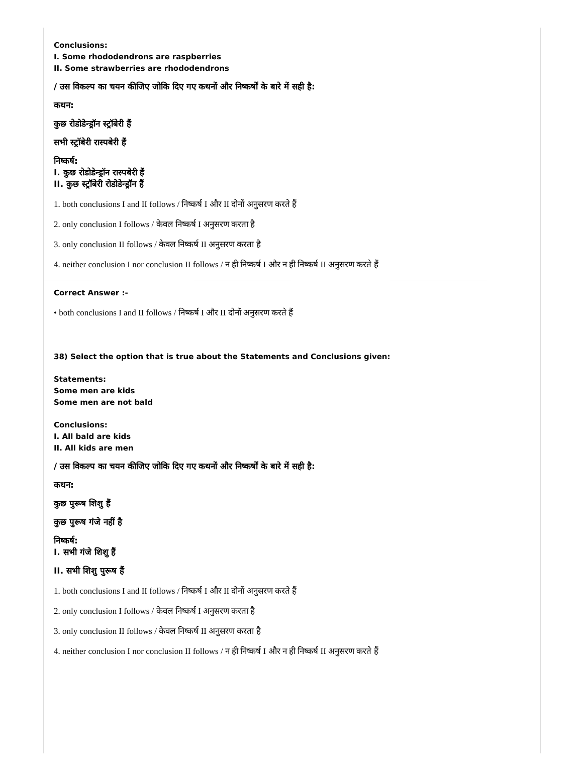Conclusions:
I. Some rhododendrons are raspberries
II. Some strawberries are rhododendrons
/ उस विकल्प का चयन कीजिए जोकि दिए गए कथनों और निष्कर्षों के बारे में सही है:
कथन:
कुछ रोडोडेन्ड्रॉन स्ट्रॉबेरी हैं
सभी स्ट्रॉबेरी रास्पबेरी हैं
निष्कर्ष:
I. कुछ रोडोडेन्ड्रॉन रास्पबेरी हैं
II. कुछ स्ट्रॉबेरी रोडोडेन्ड्रॉन हैं
1. both conclusions I and II follows / निष्कर्ष I और II दोनों अनुसरण करते हैं
2. only conclusion I follows / केवल निष्कर्ष I अनुसरण करता है
3. only conclusion II follows / केवल निष्कर्ष II अनुसरण करता है
4. neither conclusion I nor conclusion II follows / न ही निष्कर्ष I और न ही निष्कर्ष II अनुसरण करते हैं
Correct Answer :-
• both conclusions I and II follows / निष्कर्ष I और II दोनों अनुसरण करते हैं
38) Select the option that is true about the Statements and Conclusions given:
Statements:
Some men are kids
Some men are not bald
Conclusions:
I. All bald are kids
II. All kids are men
/ उस विकल्प का चयन कीजिए जोकि दिए गए कथनों और निष्कर्षों के बारे में सही है:
कथन:
कुछ पुरूष शिशु हैं
कुछ पुरूष गंजे नहीं है
निष्कर्ष:
I. सभी गंजे शिशु हैं
II. सभी शिशु पुरूष हैं
1. both conclusions I and II follows / निष्कर्ष I और II दोनों अनुसरण करते हैं
2. only conclusion I follows / केवल निष्कर्ष I अनुसरण करता है
3. only conclusion II follows / केवल निष्कर्ष II अनुसरण करता है
4. neither conclusion I nor conclusion II follows / न ही निष्कर्ष I और न ही निष्कर्ष II अनुसरण करते हैं